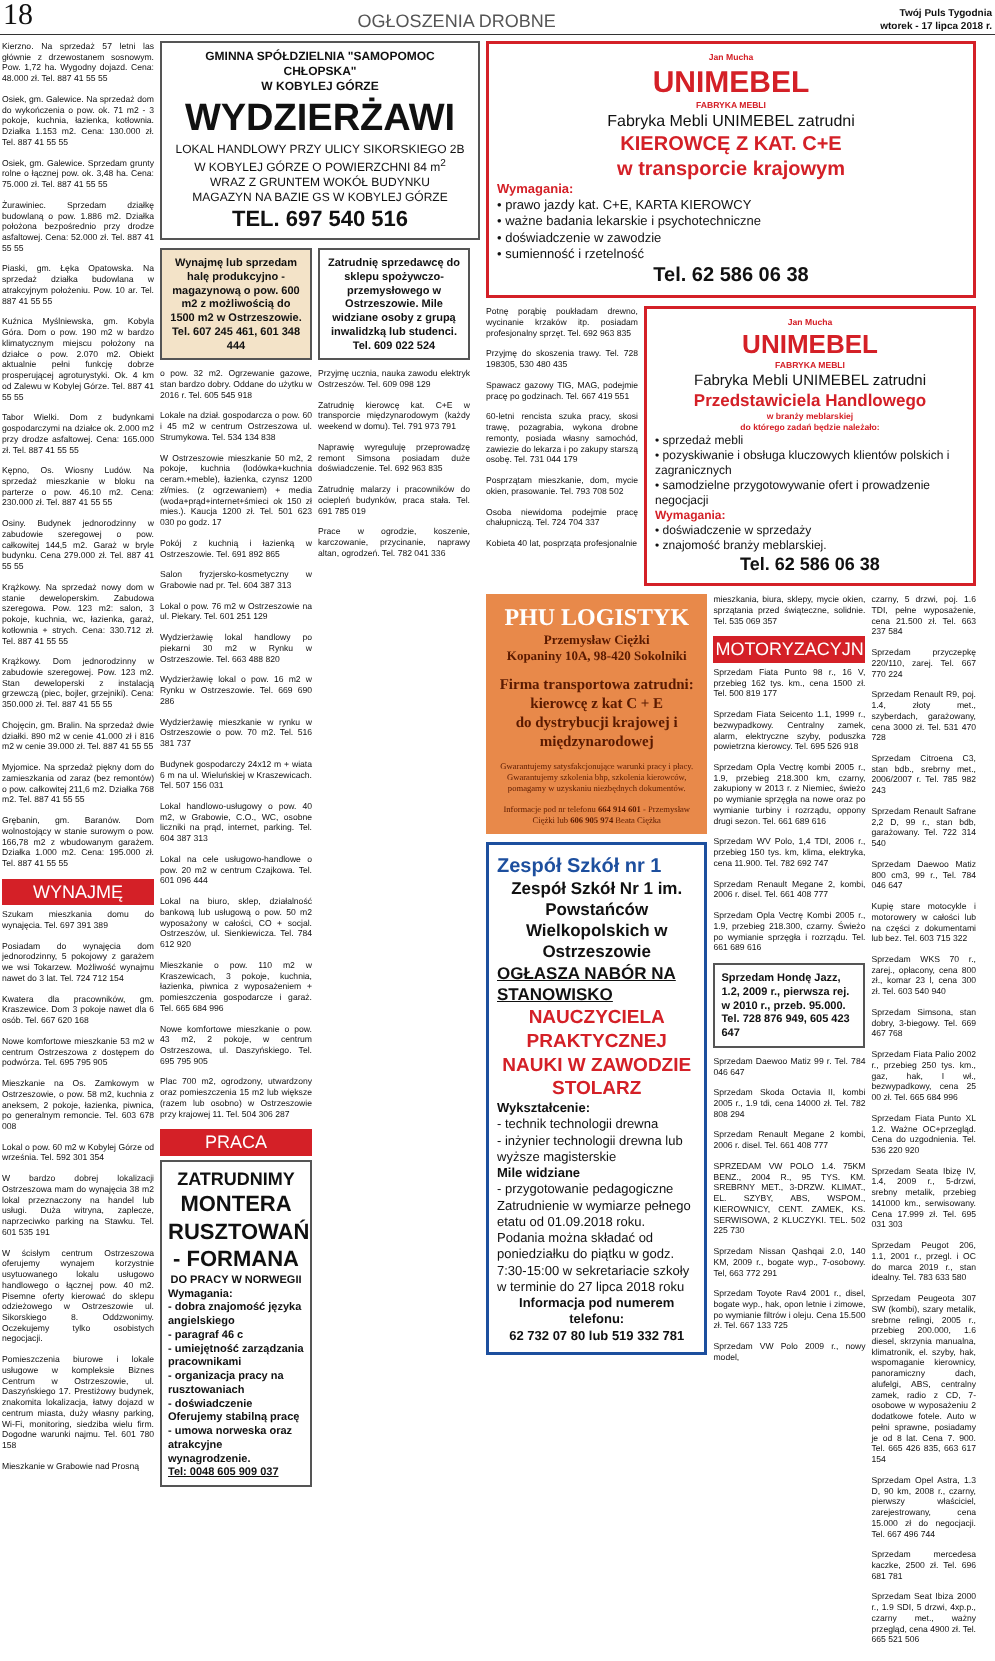18 OGŁOSZENIA DROBNE
Twój Puls Tygodnia
wtorek - 17 lipca 2018 r.
Kierzno. Na sprzedaż 57 letni las głównie z drzewostanem sosnowym. Pow. 1,72 ha. Wygodny dojazd. Cena: 48.000 zł. Tel. 887 41 55 55
Osiek, gm. Galewice. Na sprzedaż dom do wykończenia o pow. ok. 71 m2 - 3 pokoje, kuchnia, łazienka, kotłownia. Działka 1.153 m2. Cena: 130.000 zł. Tel. 887 41 55 55
Osiek, gm. Galewice. Sprzedam grunty rolne o łącznej pow. ok. 3,48 ha. Cena: 75.000 zł. Tel. 887 41 55 55
Żurawiniec. Sprzedam działkę budowlaną o pow. 1.886 m2. Działka położona bezpośrednio przy drodze asfaltowej. Cena: 52.000 zł. Tel. 887 41 55 55
Piaski, gm. Łęka Opatowska. Na sprzedaż działka budowlana w atrakcyjnym położeniu. Pow. 10 ar. Tel. 887 41 55 55
Kuźnica Myślniewska, gm. Kobyla Góra. Dom o pow. 190 m2 w bardzo klimatycznym miejscu położony na działce o pow. 2.070 m2. Obiekt aktualnie pełni funkcję dobrze prosperującej agroturystyki. Ok. 4 km od Zalewu w Kobylej Górze. Tel. 887 41 55 55
Tabor Wielki. Dom z budynkami gospodarczymi na działce ok. 2.000 m2 przy drodze asfaltowej. Cena: 165.000 zł. Tel. 887 41 55 55
Kępno, Os. Wiosny Ludów. Na sprzedaż mieszkanie w bloku na parterze o pow. 46.10 m2. Cena: 230.000 zł. Tel. 887 41 55 55
Osiny. Budynek jednorodzinny w zabudowie szeregowej o pow. całkowitej 144,5 m2. Garaż w bryle budynku. Cena 279.000 zł. Tel. 887 41 55 55
Krążkowy. Na sprzedaż nowy dom w stanie deweloperskim. Zabudowa szeregowa. Pow. 123 m2: salon, 3 pokoje, kuchnia, wc, łazienka, garaż, kotłownia + strych. Cena: 330.712 zł. Tel. 887 41 55 55
Krążkowy. Dom jednorodzinny w zabudowie szeregowej. Pow. 123 m2. Stan deweloperski z instalacją grzewczą (piec, bojler, grzejniki). Cena: 350.000 zł. Tel. 887 41 55 55
Chojęcin, gm. Bralin. Na sprzedaż dwie działki. 890 m2 w cenie 41.000 zł i 816 m2 w cenie 39.000 zł. Tel. 887 41 55 55
Myjomice. Na sprzedaż piękny dom do zamieszkania od zaraz (bez remontów) o pow. całkowitej 211,6 m2. Działka 768 m2. Tel. 887 41 55 55
Grębanin, gm. Baranów. Dom wolnostojący w stanie surowym o pow. 166,78 m2 z wbudowanym garażem. Działka 1.000 m2. Cena: 195.000 zł. Tel. 887 41 55 55
WYNAJMĘ
Szukam mieszkania domu do wynajęcia. Tel. 697 391 389
Posiadam do wynajęcia dom jednorodzinny, 5 pokojowy z garażem we wsi Tokarzew. Możliwość wynajmu nawet do 3 lat. Tel. 724 712 154
Kwatera dla pracowników, gm. Kraszewice. Dom 3 pokoje nawet dla 6 osób. Tel. 667 620 168
Nowe komfortowe mieszkanie 53 m2 w centrum Ostrzeszowa z dostępem do podwórza. Tel. 695 795 905
Mieszkanie na Os. Zamkowym w Ostrzeszowie, o pow. 58 m2, kuchnia z aneksem, 2 pokoje, łazienka, piwnica, po generalnym remoncie. Tel. 603 678 008
Lokal o pow. 60 m2 w Kobylej Górze od września. Tel. 592 301 354
W bardzo dobrej lokalizacji Ostrzeszowa mam do wynajęcia 38 m2 lokal przeznaczony na handel lub usługi. Duża witryna, zaplecze, naprzeciwko parking na Stawku. Tel. 601 535 191
W ścisłym centrum Ostrzeszowa oferujemy wynajem korzystnie usytuowanego lokalu usługowo handlowego o łącznej pow. 40 m2. Pisemne oferty kierować do sklepu odzieżowego w Ostrzeszowie ul. Sikorskiego 8. Oddzwonimy. Oczekujemy tylko osobistych negocjacji.
Pomieszczenia biurowe i lokale usługowe w kompleksie Biznes Centrum w Ostrzeszowie, ul. Daszyńskiego 17. Prestiżowy budynek, znakomita lokalizacja, łatwy dojazd w centrum miasta, duży własny parking, Wi-Fi, monitoring, siedziba wielu firm. Dogodne warunki najmu. Tel. 601 780 158
Mieszkanie w Grabowie nad Prosną
GMINNA SPÓŁDZIELNIA "SAMOPOMOC CHŁOPSKA"
W KOBYLEJ GÓRZE
WYDZIERŻAWI
LOKAL HANDLOWY PRZY ULICY SIKORSKIEGO 2B
W KOBYLEJ GÓRZE O POWIERZCHNI 84 m<sup>2</sup>
WRAZ Z GRUNTEM WOKÓŁ BUDYNKU
MAGAZYN NA BAZIE GS W KOBYLEJ GÓRZE
TEL. 697 540 516
Wynajmę lub sprzedam halę produkcyjno - magazynową o pow. 600 m2 z możliwością do 1500 m2 w Ostrzeszowie. Tel. 607 245 461, 601 348 444
o pow. 32 m2. Ogrzewanie gazowe, stan bardzo dobry. Oddane do użytku w 2016 r. Tel. 605 545 918
Lokale na dział. gospodarcza o pow. 60 i 45 m2 w centrum Ostrzeszowa ul. Strumykowa. Tel. 534 134 838
W Ostrzeszowie mieszkanie 50 m2, 2 pokoje, kuchnia (lodówka+kuchnia ceram.+meble), łazienka, czynsz 1200 zł/mies. (z ogrzewaniem) + media (woda+prąd+internet+śmieci ok 150 zł mies.). Kaucja 1200 zł. Tel. 501 623 030 po godz. 17
Pokój z kuchnią i łazienką w Ostrzeszowie. Tel. 691 892 865
Salon fryzjersko-kosmetyczny w Grabowie nad pr. Tel. 604 387 313
Lokal o pow. 76 m2 w Ostrzeszowie na ul. Piekary. Tel. 601 251 129
Wydzierżawię lokal handlowy po piekarni 30 m2 w Rynku w Ostrzeszowie. Tel. 663 488 820
Wydzierżawię lokal o pow. 16 m2 w Rynku w Ostrzeszowie. Tel. 669 690 286
Wydzierżawię mieszkanie w rynku w Ostrzeszowie o pow. 70 m2. Tel. 516 381 737
Budynek gospodarczy 24x12 m + wiata 6 m na ul. Wieluńskiej w Kraszewicach. Tel. 507 156 031
Lokal handlowo-usługowy o pow. 40 m2, w Grabowie, C.O., WC, osobne liczniki na prąd, internet, parking. Tel. 604 387 313
Lokal na cele usługowo-handlowe o pow. 20 m2 w centrum Czajkowa. Tel. 601 096 444
Lokal na biuro, sklep, działalność bankową lub usługową o pow. 50 m2 wyposażony w całości, CO + socjal. Ostrzeszów, ul. Sienkiewicza. Tel. 784 612 920
Mieszkanie o pow. 110 m2 w Kraszewicach, 3 pokoje, kuchnia, łazienka, piwnica z wyposażeniem + pomieszczenia gospodarcze i garaż. Tel. 665 684 996
Nowe komfortowe mieszkanie o pow. 43 m2, 2 pokoje, w centrum Ostrzeszowa, ul. Daszyńskiego. Tel. 695 795 905
Plac 700 m2, ogrodzony, utwardzony oraz pomieszczenia 15 m2 lub większe (razem lub osobno) w Ostrzeszowie przy krajowej 11. Tel. 504 306 287
PRACA
ZATRUDNIMY
MONTERA RUSZTOWAŃ - FORMANA
DO PRACY W NORWEGII
Wymagania:
- dobra znajomość języka angielskiego
- paragraf 46 c
- umiejętność zarządzania pracownikami
- organizacja pracy na rusztowaniach
- doświadczenie
Oferujemy stabilną pracę - umowa norweska oraz atrakcyjne wynagrodzenie.
Tel: 0048 605 909 037
Zatrudnię sprzedawcę do sklepu spożywczo-przemysłowego w Ostrzeszowie. Mile widziane osoby z grupą inwalidzką lub studenci. Tel. 609 022 524
Przyjmę ucznia, nauka zawodu elektryk Ostrzeszów. Tel. 609 098 129
Zatrudnię kierowcę kat. C+E w transporcie międzynarodowym (każdy weekend w domu). Tel. 791 973 791
Naprawię wyreguluję przeprowadzę remont Simsona posiadam duże doświadczenie. Tel. 692 963 835
Zatrudnię malarzy i pracowników do ociepleń budynków, praca stała. Tel. 691 785 019
Prace w ogrodzie, koszenie, karczowanie, przycinanie, naprawy altan, ogrodzeń. Tel. 782 041 336
Jan Mucha
UNIMEBEL
FABRYKA MEBLI
Fabryka Mebli UNIMEBEL zatrudni
KIEROWCĘ Z KAT. C+E
w transporcie krajowym
Wymagania:
• prawo jazdy kat. C+E, KARTA KIEROWCY
• ważne badania lekarskie i psychotechniczne
• doświadczenie w zawodzie
• sumienność i rzetelność
Tel. 62 586 06 38
Potnę porąbię poukładam drewno, wycinanie krzaków itp. posiadam profesjonalny sprzęt. Tel. 692 963 835
Przyjmę do skoszenia trawy. Tel. 728 198305, 530 480 435
Spawacz gazowy TIG, MAG, podejmie pracę po godzinach. Tel. 667 419 551
60-letni rencista szuka pracy, skosi trawę, pozagrabia, wykona drobne remonty, posiada własny samochód, zawiezie do lekarza i po zakupy starszą osobę. Tel. 731 044 179
Posprzątam mieszkanie, dom, mycie okien, prasowanie. Tel. 793 708 502
Osoba niewidoma podejmie pracę chałupniczą. Tel. 724 704 337
Kobieta 40 lat, posprząta profesjonalnie
Jan Mucha
UNIMEBEL
FABRYKA MEBLI
Fabryka Mebli UNIMEBEL zatrudni
Przedstawiciela Handlowego
w branży meblarskiej
do którego zadań będzie należało:
• sprzedaż mebli
• pozyskiwanie i obsługa kluczowych klientów polskich i zagranicznych
• samodzielne przygotowywanie ofert i prowadzenie negocjacji
Wymagania:
• doświadczenie w sprzedaży
• znajomość branży meblarskiej.
Tel. 62 586 06 38
PHU LOGISTYK
Przemysław Ciężki
Kopaniny 10A, 98-420 Sokolniki
Firma transportowa zatrudni:
kierowcę z kat C + E
do dystrybucji krajowej i międzynarodowej
Gwarantujemy satysfakcjonujące warunki pracy i płacy. Gwarantujemy szkolenia bhp, szkolenia kierowców, pomagamy w uzyskaniu niezbędnych dokumentów.
Informacje pod nr telefonu 664 914 601 - Przemysław Ciężki lub 606 905 974 Beata Ciężka
Zespół Szkół nr 1
Zespół Szkół Nr 1 im. Powstańców Wielkopolskich w Ostrzeszowie
OGŁASZA NABÓR NA STANOWISKO
NAUCZYCIELA PRAKTYCZNEJ NAUKI W ZAWODZIE STOLARZ
Wykształcenie:
- technik technologii drewna
- inżynier technologii drewna lub wyższe magisterskie
Mile widziane
- przygotowanie pedagogiczne
Zatrudnienie w wymiarze pełnego etatu od 01.09.2018 roku.
Podania można składać od poniedziałku do piątku w godz. 7:30-15:00 w sekretariacie szkoły w terminie do 27 lipca 2018 roku
Informacja pod numerem telefonu:
62 732 07 80 lub 519 332 781
mieszkania, biura, sklepy, mycie okien, sprzątania przed świąteczne, solidnie. Tel. 535 069 357
MOTORYZACYJNE
Sprzedam Fiata Punto 98 r., 16 V, przebieg 162 tys. km., cena 1500 zł. Tel. 500 819 177
Sprzedam Fiata Seicento 1.1, 1999 r., bezwypadkowy. Centralny zamek, alarm, elektryczne szyby, poduszka powietrzna kierowcy. Tel. 695 526 918
Sprzedam Opla Vectrę kombi 2005 r., 1.9, przebieg 218.300 km, czarny, zakupiony w 2013 r. z Niemiec, świeżo po wymianie sprzęgła na nowe oraz po wymianie turbiny i rozrządu, oppony drugi sezon. Tel. 661 689 616
Sprzedam WV Polo, 1,4 TDI, 2006 r., przebieg 150 tys. km, klima, elektryka, cena 11.900. Tel. 782 692 747
Sprzedam Renault Megane 2, kombi, 2006 r. disel. Tel. 661 408 777
Sprzedam Opla Vectrę Kombi 2005 r., 1.9, przebieg 218.300, czarny. Świeżo po wymianie sprzęgła i rozrządu. Tel. 661 689 616
Sprzedam Hondę Jazz, 1.2, 2009 r., pierwsza rej. w 2010 r., przeb. 95.000. Tel. 728 876 949, 605 423 647
Sprzedam Daewoo Matiz 99 r. Tel. 784 046 647
Sprzedam Skoda Octavia II, kombi 2005 r., 1.9 tdi, cena 14000 zł. Tel. 782 808 294
Sprzedam Renault Megane 2 kombi, 2006 r. disel. Tel. 661 408 777
SPRZEDAM VW POLO 1.4. 75KM BENZ., 2004 R., 95 TYS. KM. SREBRNY MET., 3-DRZW. KLIMAT., EL. SZYBY, ABS, WSPOM., KIEROWNICY, CENT. ZAMEK, KS. SERWISOWA, 2 KLUCZYKI. TEL. 502 225 730
Sprzedam Nissan Qashqai 2.0, 140 KM, 2009 r., bogate wyp., 7-osobowy. Tel, 663 772 291
Sprzedam Toyote Rav4 2001 r., disel, bogate wyp., hak, opon letnie i zimowe, po wymianie filtrów i oleju. Cena 15.500 zł. Tel. 667 133 725
Sprzedam VW Polo 2009 r., nowy model,
czarny, 5 drzwi, poj. 1.6 TDI, pełne wyposażenie, cena 21.500 zł. Tel. 663 237 584
Sprzedam przyczepkę 220/110, zarej. Tel. 667 770 224
Sprzedam Renault R9, poj. 1.4, złoty met., szyberdach, garażowany, cena 3000 zł. Tel. 531 470 728
Sprzedam Citroena C3, stan bdb., srebrny met., 2006/2007 r. Tel. 785 982 243
Sprzedam Renault Safrane 2,2 D, 99 r., stan bdb, garażowany. Tel. 722 314 540
Sprzedam Daewoo Matiz 800 cm3, 99 r., Tel. 784 046 647
Kupię stare motocykle i motorowery w całości lub na części z dokumentami lub bez. Tel. 603 715 322
Sprzedam WKS 70 r., zarej., opłacony, cena 800 zł., komar 23 l, cena 300 zł. Tel. 603 540 940
Sprzedam Simsona, stan dobry, 3-biegowy. Tel. 669 467 768
Sprzedam Fiata Palio 2002 r., przebieg 250 tys. km., gaz, hak, I wł., bezwypadkowy, cena 25 00 zł. Tel. 665 684 996
Sprzedam Fiata Punto XL 1.2. Ważne OC+przegląd. Cena do uzgodnienia. Tel. 536 220 920
Sprzedam Seata Ibizę IV, 1.4, 2009 r., 5-drzwi, srebny metalik, przebieg 141000 km., serwisowany. Cena 17.999 zł. Tel. 695 031 303
Sprzedam Peugot 206, 1.1, 2001 r., przegl. i OC do marca 2019 r., stan idealny. Tel. 783 633 580
Sprzedam Peugeota 307 SW (kombi), szary metalik, srebrne relingi, 2005 r., przebieg 200.000, 1.6 diesel, skrzynia manualna, klimatronik, el. szyby, hak, wspomaganie kierownicy, panoramiczny dach, alufelgi, ABS, centralny zamek, radio z CD, 7- osobowe w wyposażeniu 2 dodatkowe fotele. Auto w pełni sprawne, posiadamy je od 8 lat. Cena 7. 900. Tel. 665 426 835, 663 617 154
Sprzedam Opel Astra, 1.3 D, 90 km, 2008 r., czarny, pierwszy właściciel, zarejestrowany, cena 15.000 zł do negocjacji. Tel. 667 496 744
Sprzedam mercedesa kaczke, 2500 zł. Tel. 696 681 781
Sprzedam Seat Ibiza 2000 r., 1.9 SDI, 5 drzwi, 4xp.p., czarny met., ważny przegląd, cena 4900 zł. Tel. 665 521 506